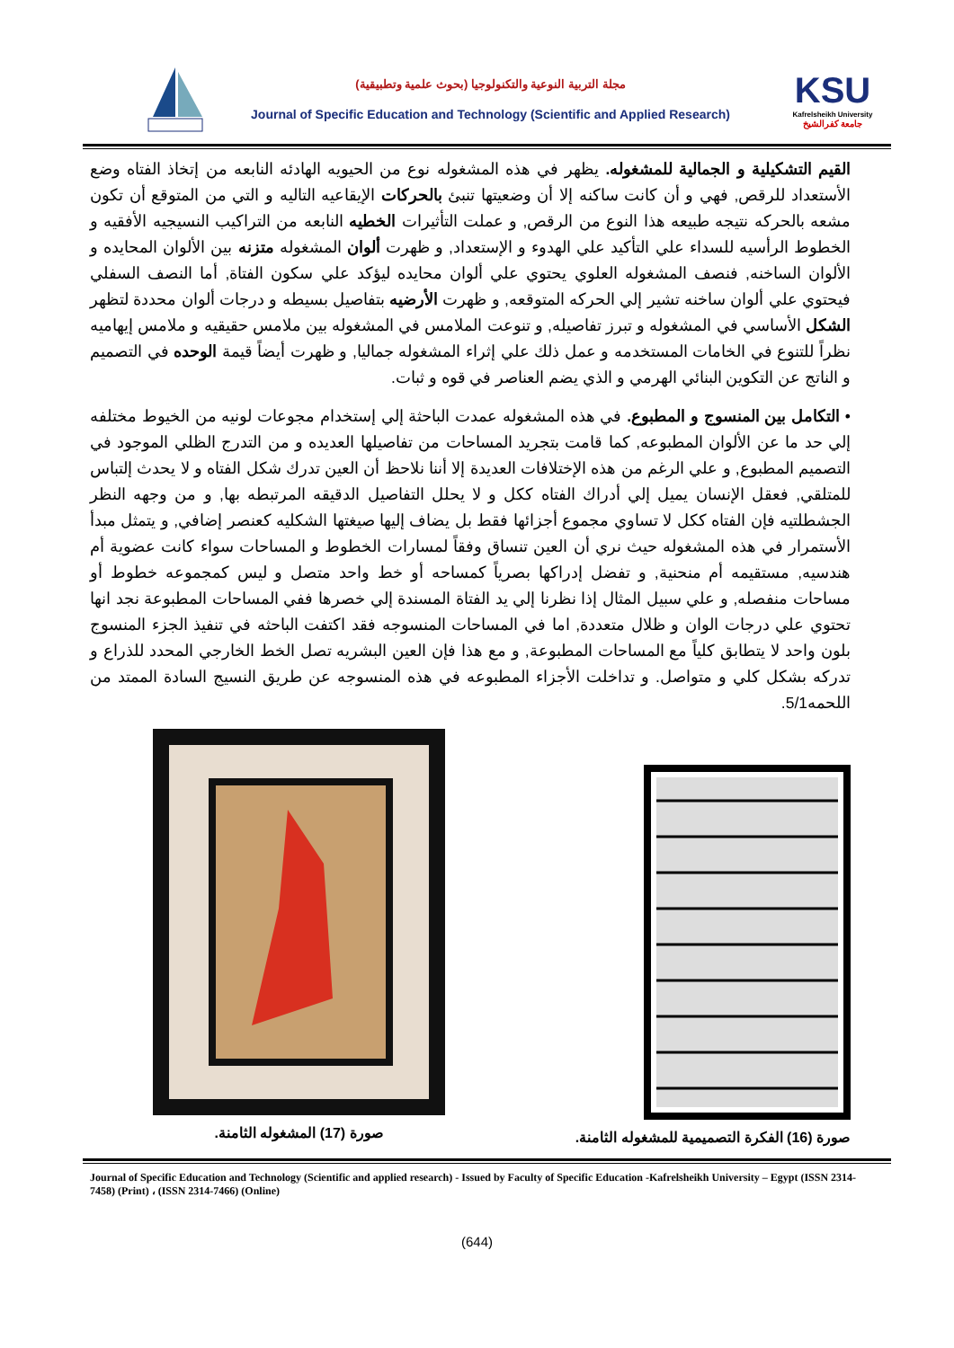مجلة التربية النوعية والتكنولوجيا (بحوث علمية وتطبيقية)
Journal of Specific Education and Technology (Scientific and Applied Research)
KSU
Kafrelsheikh University
جامعة كفرالشيخ
القيم التشكيلية و الجمالية للمشغوله. يظهر في هذه المشغوله نوع من الحيويه الهادئه النابعه من إتخاذ الفتاه وضع الأستعداد للرقص, فهي و أن كانت ساكنه إلا أن وضعيتها تنبئ بالحركات الإيقاعيه التاليه و التي من المتوقع أن تكون مشعه بالحركه نتيجه طبيعه هذا النوع من الرقص, و عملت التأثيرات الخطيه النابعه من التراكيب النسيجيه الأفقيه و الخطوط الرأسيه للسداء علي التأكيد علي الهدوء و الإستعداد, و ظهرت ألوان المشغوله متزنه بين الألوان المحايده و الألوان الساخنه, فنصف المشغوله العلوي يحتوي علي ألوان محايده ليؤكد علي سكون الفتاة, أما النصف السفلي فيحتوي علي ألوان ساخنه تشير إلي الحركه المتوقعه, و ظهرت الأرضيه بتفاصيل بسيطه و درجات ألوان محددة لتظهر الشكل الأساسي في المشغوله و تبرز تفاصيله, و تنوعت الملامس في المشغوله بين ملامس حقيقيه و ملامس إيهاميه نظراً للتنوع في الخامات المستخدمه و عمل ذلك علي إثراء المشغوله جماليا, و ظهرت أيضاً قيمة الوحده في التصميم و الناتج عن التكوين البنائي الهرمي و الذي يضم العناصر في قوه و ثبات.
• التكامل بين المنسوج و المطبوع. في هذه المشغوله عمدت الباحثة إلي إستخدام مجوعات لونيه من الخيوط مختلفه إلي حد ما عن الألوان المطبوعه, كما قامت بتجريد المساحات من تفاصيلها العديده و من التدرج الظلي الموجود في التصميم المطبوع, و علي الرغم من هذه الإختلافات العديدة إلا أننا نلاحظ أن العين تدرك شكل الفتاه و لا يحدث إلتباس للمتلقي, فعقل الإنسان يميل إلي أدراك الفتاه ككل و لا يحلل التفاصيل الدقيقه المرتبطه بها, و من وجهه النظر الجشطلتيه فإن الفتاه ككل لا تساوي مجموع أجزائها فقط بل يضاف إليها صيغتها الشكليه كعنصر إضافي, و يتمثل مبدأ الأستمرار في هذه المشغوله حيث نري أن العين تنساق وفقاً لمسارات الخطوط و المساحات سواء كانت عضوية أم هندسيه, مستقيمه أم منحنية, و تفضل إدراكها بصرياً كمساحه أو خط واحد متصل و ليس كمجموعه خطوط أو مساحات منفصله, و علي سبيل المثال إذا نظرنا إلي يد الفتاة المسندة إلي خصرها ففي المساحات المطبوعة نجد انها تحتوي علي درجات الوان و ظلال متعددة, اما في المساحات المنسوجه فقد اكتفت الباحثه في تنفيذ الجزء المنسوج بلون واحد لا يتطابق كلياً مع المساحات المطبوعة, و مع هذا فإن العين البشريه تصل الخط الخارجي المحدد للذراع و تدركه بشكل كلي و متواصل. و تداخلت الأجزاء المطبوعه في هذه المنسوجه عن طريق النسيج السادة الممتد من اللحمه5/1.
صورة (16) الفكرة التصميمية للمشغوله الثامنة.
صورة (17) المشغوله الثامنة.
Journal of Specific Education and Technology (Scientific and applied research) - Issued by Faculty of Specific Education -Kafrelsheikh University – Egypt (ISSN 2314-7458) (Print) ، (ISSN 2314-7466) (Online)
(644)